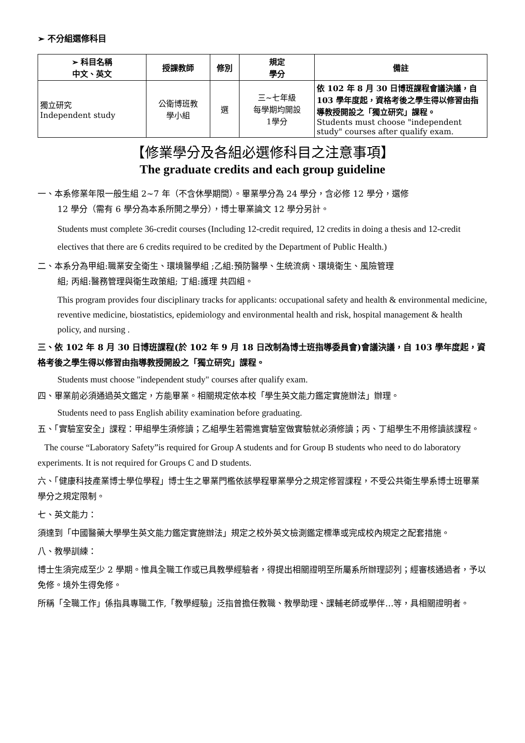➢ 不分組選修科目
| ➢ 科目名稱 中文、英文 | 授課教師 | 修別 | 規定 學分 | 備註 |
| --- | --- | --- | --- | --- |
| 獨立研究 Independent study | 公衛博班教 學小組 | 選 | 三~七年級 每學期均開設 1學分 | 依 102 年 8 月 30 日博班課程會議決議，自 103 學年度起，資格考後之學生得以修習由指導教授開設之「獨立研究」課程。 Students must choose "independent study" courses after qualify exam. |
【修業學分及各組必選修科目之注意事項】
The graduate credits and each group guideline
一、本系修業年限一般生組 2~7 年（不含休學期間）。畢業學分為 24 學分，含必修 12 學分，選修
12 學分（需有 6 學分為本系所開之學分），博士畢業論文 12 學分另計。
Students must complete 36-credit courses (Including 12-credit required, 12 credits in doing a thesis and 12-credit electives that there are 6 credits required to be credited by the Department of Public Health.)
二、本系分為甲組:職業安全衛生、環境醫學組 ;乙組:預防醫學、生統流病、環境衛生、風險管理
組; 丙組:醫務管理與衛生政策組; 丁組:護理 共四組。
This program provides four disciplinary tracks for applicants: occupational safety and health & environmental medicine, reventive medicine, biostatistics, epidemiology and environmental health and risk, hospital management & health policy, and nursing .
三、依 102 年 8 月 30 日博班課程(於 102 年 9 月 18 日改制為博士班指導委員會)會議決議，自 103 學年度起，資格考後之學生得以修習由指導教授開設之「獨立研究」課程。
Students must choose "independent study" courses after qualify exam.
四、畢業前必須通過英文鑑定，方能畢業。相關規定依本校「學生英文能力鑑定實施辦法」辦理。
Students need to pass English ability examination before graduating.
五、「實驗室安全」課程：甲組學生須修讀；乙組學生若需進實驗室做實驗就必須修讀；丙、丁組學生不用修讀該課程。
The course “Laboratory Safety”is required for Group A students and for Group B students who need to do laboratory experiments. It is not required for Groups C and D students.
六、「健康科技產業博士學位學程」博士生之畢業門檻依該學程畢業學分之規定修習課程，不受公共衛生學系博士班畢業學分之規定限制。
七、英文能力：
須達到「中國醫藥大學學生英文能力鑑定實施辦法」規定之校外英文檢測鑑定標準或完成校內規定之配套措施。
八、教學訓練：
博士生須完成至少 2 學期。惟具全職工作或已具教學經驗者，得提出相關證明至所屬系所辦理認列；經審核通過者，予以免修。境外生得免修。
所稱「全職工作」係指具專職工作,「教學經驗」泛指曾擔任教職、教學助理、課輔老師或學伴…等，具相關證明者。